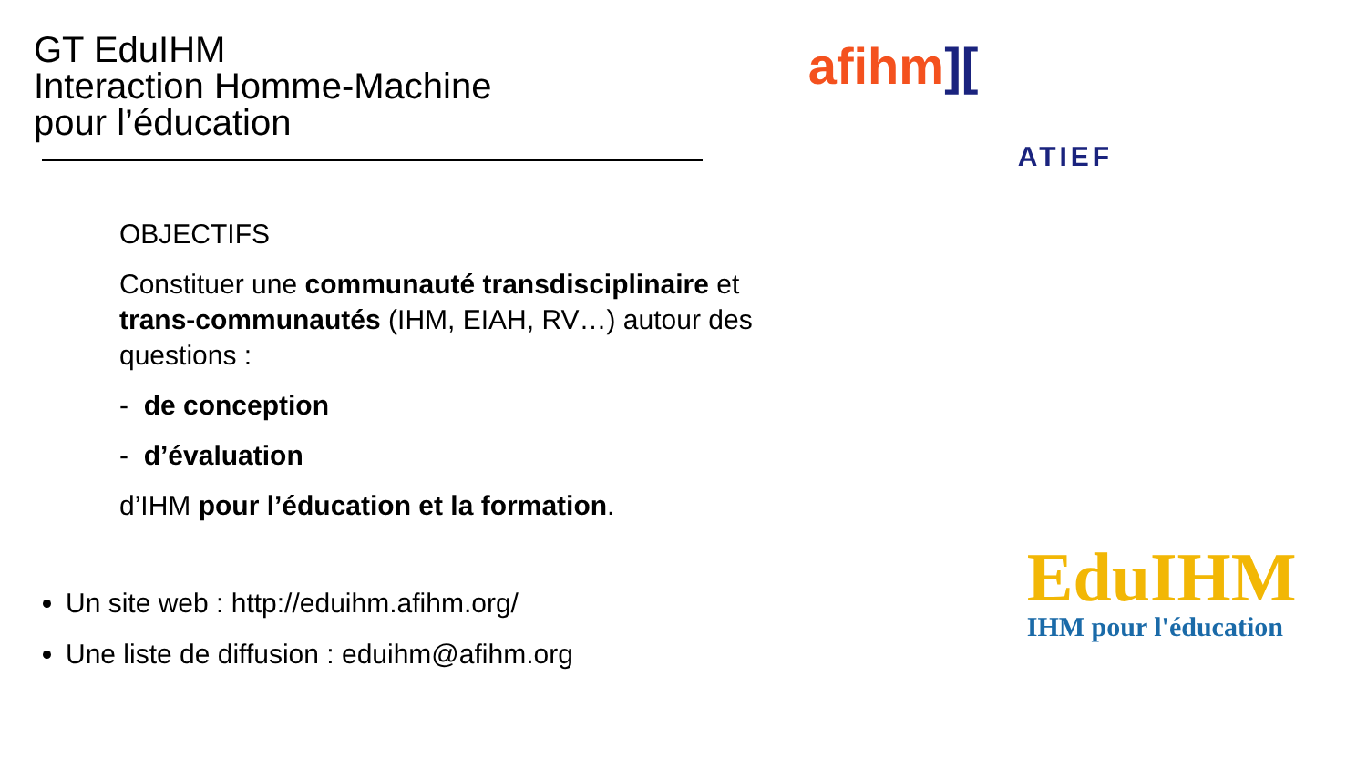GT EduIHM
Interaction Homme-Machine
pour l’éducation
OBJECTIFS
Constituer une communauté transdisciplinaire et trans-communautés (IHM, EIAH, RV…) autour des questions :
- de conception
- d’évaluation
d’IHM pour l’éducation et la formation.
Un site web : http://eduihm.afihm.org/
Une liste de diffusion : eduihm@afihm.org
afihm][
ATIEF
EduIHM
IHM pour l'éducation